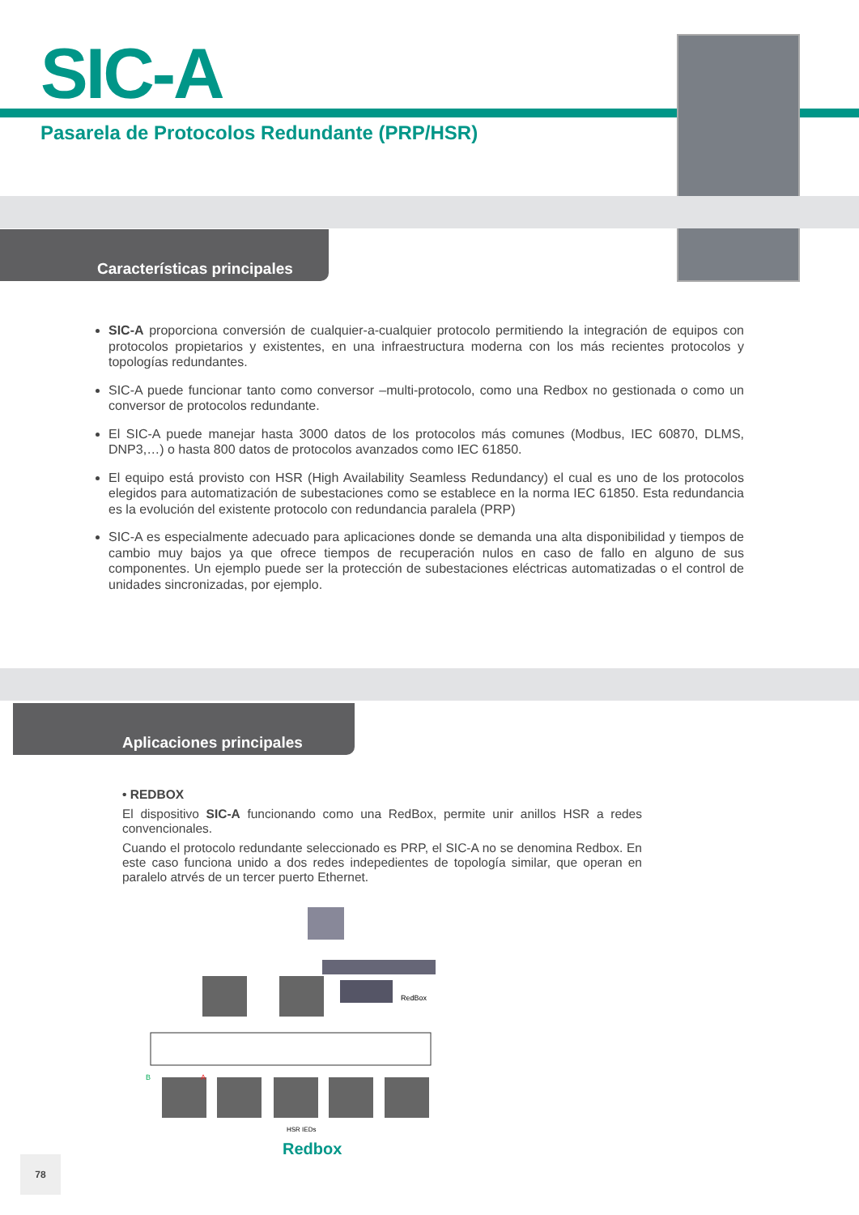SIC-A
Pasarela de Protocolos Redundante (PRP/HSR)
Características principales
SIC-A proporciona conversión de cualquier-a-cualquier protocolo permitiendo la integración de equipos con protocolos propietarios y existentes, en una infraestructura moderna con los más recientes protocolos y topologías redundantes.
SIC-A puede funcionar tanto como conversor –multi-protocolo, como una Redbox no gestionada o como un conversor de protocolos redundante.
El SIC-A puede manejar hasta 3000 datos de los protocolos más comunes (Modbus, IEC 60870, DLMS, DNP3,…) o hasta 800 datos de protocolos avanzados como IEC 61850.
El equipo está provisto con HSR (High Availability Seamless Redundancy) el cual es uno de los protocolos elegidos para automatización de subestaciones como se establece en la norma IEC 61850. Esta redundancia es la evolución del existente protocolo con redundancia paralela (PRP)
SIC-A es especialmente adecuado para aplicaciones donde se demanda una alta disponibilidad y tiempos de cambio muy bajos ya que ofrece tiempos de recuperación nulos en caso de fallo en alguno de sus componentes. Un ejemplo puede ser la protección de subestaciones eléctricas automatizadas o el control de unidades sincronizadas, por ejemplo.
Aplicaciones principales
• REDBOX
El dispositivo SIC-A funcionando como una RedBox, permite unir anillos HSR a redes convencionales.
Cuando el protocolo redundante seleccionado es PRP, el SIC-A no se denomina Redbox. En este caso funciona unido a dos redes indepedientes de topología similar, que operan en paralelo atrvés de un tercer puerto Ethernet.
RedBox
B
A
HSR IEDs
Redbox
78